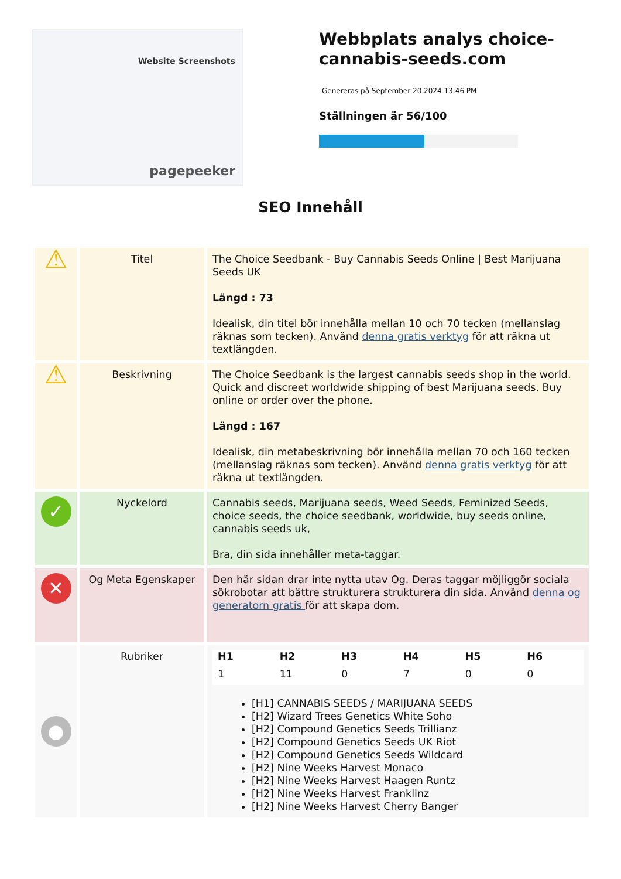Website Screenshots
pagepeeker
Webbplats analys choice-cannabis-seeds.com
Genereras på September 20 2024 13:46 PM
Ställningen är 56/100
SEO Innehåll
| ⚠ | Titel | The Choice Seedbank - Buy Cannabis Seeds Online / Best Marijuana Seeds UK Längd : 73 Idealisk, din titel bör innehålla mellan 10 och 70 tecken (mellanslag räknas som tecken). Använd denna gratis verktyg för att räkna ut textlängden. |
| ⚠ | Beskrivning | The Choice Seedbank is the largest cannabis seeds shop in the world. Quick and discreet worldwide shipping of best Marijuana seeds. Buy online or order over the phone. Längd : 167 Idealisk, din metabeskrivning bör innehålla mellan 70 och 160 tecken (mellanslag räknas som tecken). Använd denna gratis verktyg för att räkna ut textlängden. |
| ✓ | Nyckelord | Cannabis seeds, Marijuana seeds, Weed Seeds, Feminized Seeds, choice seeds, the choice seedbank, worldwide, buy seeds online, cannabis seeds uk, Bra, din sida innehåller meta-taggar. |
| ✕ | Og Meta Egenskaper | Den här sidan drar inte nytta utav Og. Deras taggar möjliggör sociala sökrobotar att bättre strukturera strukturera din sida. Använd denna og generatorn gratis för att skapa dom. |
| ● | Rubriker | / H1 / H2 / H3 / H4 / H5 / H6 / / --- / --- / --- / --- / --- / --- / / 1 / 11 / 0 / 7 / 0 / 0 / [H1] CANNABIS SEEDS / MARIJUANA SEEDS [H2] Wizard Trees Genetics White Soho [H2] Compound Genetics Seeds Trillianz [H2] Compound Genetics Seeds UK Riot [H2] Compound Genetics Seeds Wildcard [H2] Nine Weeks Harvest Monaco [H2] Nine Weeks Harvest Haagen Runtz [H2] Nine Weeks Harvest Franklinz [H2] Nine Weeks Harvest Cherry Banger |